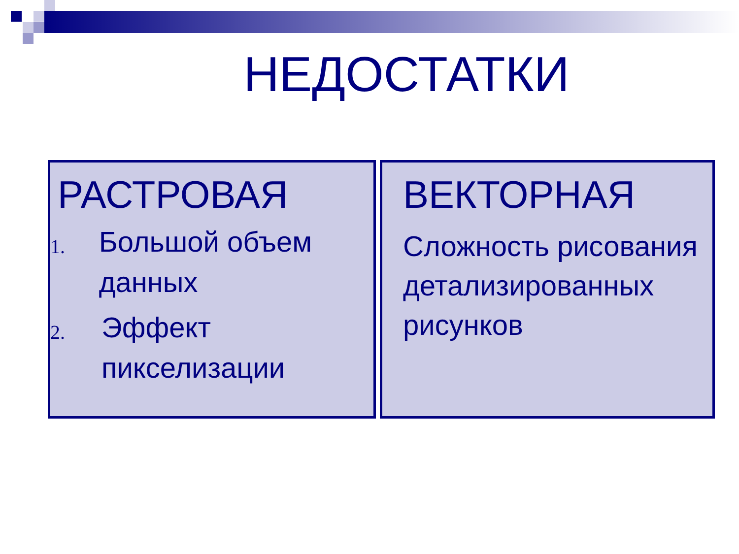НЕДОСТАТКИ
РАСТРОВАЯ
1. Большой объем данных
2. Эффект пикселизации
ВЕКТОРНАЯ
Сложность рисования детализированных рисунков